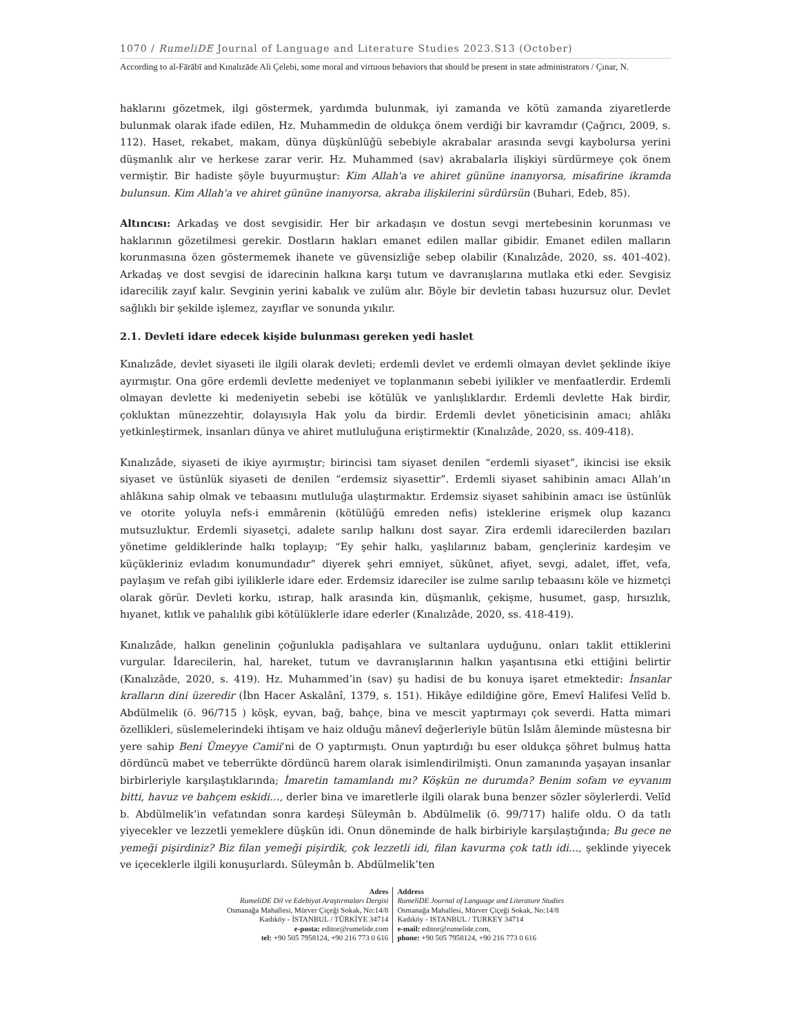1070 / RumeliDE Journal of Language and Literature Studies 2023.S13 (October)
According to al-Fārābī and Kınalızāde Ali Çelebi, some moral and virtuous behaviors that should be present in state administrators / Çınar, N.
haklarını gözetmek, ilgi göstermek, yardımda bulunmak, iyi zamanda ve kötü zamanda ziyaretlerde bulunmak olarak ifade edilen, Hz. Muhammedin de oldukça önem verdiği bir kavramdır (Çağrıcı, 2009, s. 112). Haset, rekabet, makam, dünya düşkünlüğü sebebiyle akrabalar arasında sevgi kaybolursa yerini düşmanlık alır ve herkese zarar verir. Hz. Muhammed (sav) akrabalarla ilişkiyi sürdürmeye çok önem vermiştir. Bir hadiste şöyle buyurmuştur: Kim Allah'a ve ahiret gününe inanıyorsa, misafirine ikramda bulunsun. Kim Allah'a ve ahiret gününe inanıyorsa, akraba ilişkilerini sürdürsün (Buhari, Edeb, 85).
Altıncısı: Arkadaş ve dost sevgisidir. Her bir arkadaşın ve dostun sevgi mertebesinin korunması ve haklarının gözetilmesi gerekir. Dostların hakları emanet edilen mallar gibidir. Emanet edilen malların korunmasına özen göstermemek ihanete ve güvensizliğe sebep olabilir (Kınalızâde, 2020, ss. 401-402). Arkadaş ve dost sevgisi de idarecinin halkına karşı tutum ve davranışlarına mutlaka etki eder. Sevgisiz idarecilik zayıf kalır. Sevginin yerini kabalık ve zulüm alır. Böyle bir devletin tabası huzursuz olur. Devlet sağlıklı bir şekilde işlemez, zayıflar ve sonunda yıkılır.
2.1. Devleti idare edecek kişide bulunması gereken yedi haslet
Kınalızâde, devlet siyaseti ile ilgili olarak devleti; erdemli devlet ve erdemli olmayan devlet şeklinde ikiye ayırmıştır. Ona göre erdemli devlette medeniyet ve toplanmanın sebebi iyilikler ve menfaatlerdir. Erdemli olmayan devlette ki medeniyetin sebebi ise kötülük ve yanlışlıklardır. Erdemli devlette Hak birdir, çokluktan münezzehtir, dolayısıyla Hak yolu da birdir. Erdemli devlet yöneticisinin amacı; ahlâkı yetkinleştirmek, insanları dünya ve ahiret mutluluğuna eriştirmektir (Kınalızâde, 2020, ss. 409-418).
Kınalızâde, siyaseti de ikiye ayırmıştır; birincisi tam siyaset denilen “erdemli siyaset”, ikincisi ise eksik siyaset ve üstünlük siyaseti de denilen “erdemsiz siyasettir”. Erdemli siyaset sahibinin amacı Allah’ın ahlâkına sahip olmak ve tebaasını mutluluğa ulaştırmaktır. Erdemsiz siyaset sahibinin amacı ise üstünlük ve otorite yoluyla nefs-i emmârenin (kötülüğü emreden nefis) isteklerine erişmek olup kazancı mutsuzluktur. Erdemli siyasetçi, adalete sarılıp halkını dost sayar. Zira erdemli idarecilerden bazıları yönetime geldiklerinde halkı toplayıp; “Ey şehir halkı, yaşlılarınız babam, gençleriniz kardeşim ve küçükleriniz evladım konumundadır” diyerek şehri emniyet, sükûnet, afiyet, sevgi, adalet, iffet, vefa, paylaşım ve refah gibi iyiliklerle idare eder. Erdemsiz idareciler ise zulme sarılıp tebaasını köle ve hizmetçi olarak görür. Devleti korku, ıstırap, halk arasında kin, düşmanlık, çekişme, husumet, gasp, hırsızlık, hıyanet, kıtlık ve pahalılık gibi kötülüklerle idare ederler (Kınalızâde, 2020, ss. 418-419).
Kınalızâde, halkın genelinin çoğunlukla padişahlara ve sultanlara uyduğunu, onları taklit ettiklerini vurgular. İdarecilerin, hal, hareket, tutum ve davranışlarının halkın yaşantısına etki ettiğini belirtir (Kınalızâde, 2020, s. 419). Hz. Muhammed’in (sav) şu hadisi de bu konuya işaret etmektedir: İnsanlar kralların dini üzeredir (İbn Hacer Askalânî, 1379, s. 151). Hikâye edildiğine göre, Emevî Halifesi Velîd b. Abdülmelik (ö. 96/715 ) köşk, eyvan, bağ, bahçe, bina ve mescit yaptırmayı çok severdi. Hatta mimari özellikleri, süslemelerindeki ihtişam ve haiz olduğu mânevî değerleriyle bütün İslâm âleminde müstesna bir yere sahip Beni Ümeyye Camii’ni de O yaptırmıştı. Onun yaptırdığı bu eser oldukça şöhret bulmuş hatta dördüncü mabet ve teberrükte dördüncü harem olarak isimlendirilmişti. Onun zamanında yaşayan insanlar birbirleriyle karşılaştıklarında; İmaretin tamamlandı mı? Köşkün ne durumda? Benim sofam ve eyvanım bitti, havuz ve bahçem eskidi…, derler bina ve imaretlerle ilgili olarak buna benzer sözler söylerlerdi. Velîd b. Abdülmelik’in vefatından sonra kardeşi Süleymân b. Abdülmelik (ö. 99/717) halife oldu. O da tatlı yiyecekler ve lezzetli yemeklere düşkün idi. Onun döneminde de halk birbiriyle karşılaştığında; Bu gece ne yemeği pişirdiniz? Biz filan yemeği pişirdik, çok lezzetli idi, filan kavurma çok tatlı idi…, şeklinde yiyecek ve içeceklerle ilgili konuşurlardı. Süleymân b. Abdülmelik’ten
Adres
RumeliDE Dil ve Edebiyat Araştırmaları Dergisi
Osmanağa Mahallesi, Mürver Çiçeği Sokak, No:14/8
Kadıköy - İSTANBUL / TÜRKİYE 34714
e-posta: editor@rumelide.com
tel: +90 505 7958124, +90 216 773 0 616
Address
RumeliDE Journal of Language and Literature Studies
Osmanağa Mahallesi, Mürver Çiçeği Sokak, No:14/8
Kadıköy - ISTANBUL / TURKEY 34714
e-mail: editor@rumelide.com,
phone: +90 505 7958124, +90 216 773 0 616